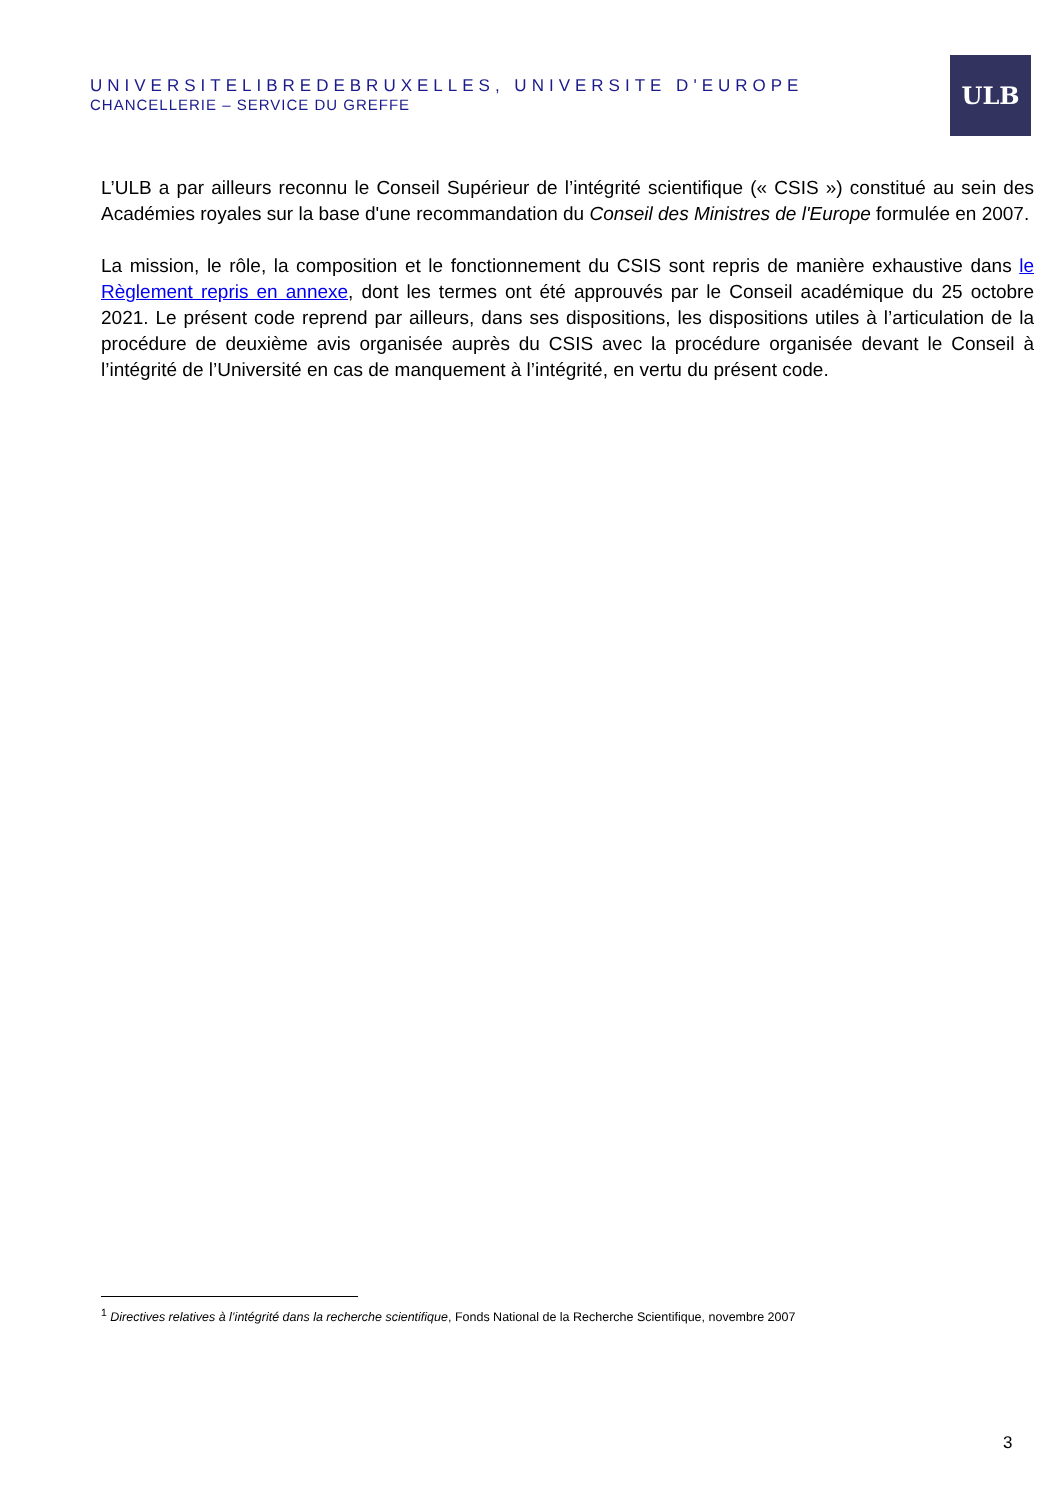UNIVERSITELIBREDEBRUXELLES, UNIVERSITE D'EUROPE
CHANCELLERIE – SERVICE DU GREFFE
ULB
L’ULB a par ailleurs reconnu le Conseil Supérieur de l’intégrité scientifique (« CSIS ») constitué au sein des Académies royales sur la base d'une recommandation du Conseil des Ministres de l'Europe formulée en 2007.
La mission, le rôle, la composition et le fonctionnement du CSIS sont repris de manière exhaustive dans le Règlement repris en annexe, dont les termes ont été approuvés par le Conseil académique du 25 octobre 2021. Le présent code reprend par ailleurs, dans ses dispositions, les dispositions utiles à l’articulation de la procédure de deuxième avis organisée auprès du CSIS avec la procédure organisée devant le Conseil à l’intégrité de l’Université en cas de manquement à l’intégrité, en vertu du présent code.
<sup>1</sup> Directives relatives à l’intégrité dans la recherche scientifique, Fonds National de la Recherche Scientifique, novembre 2007
3